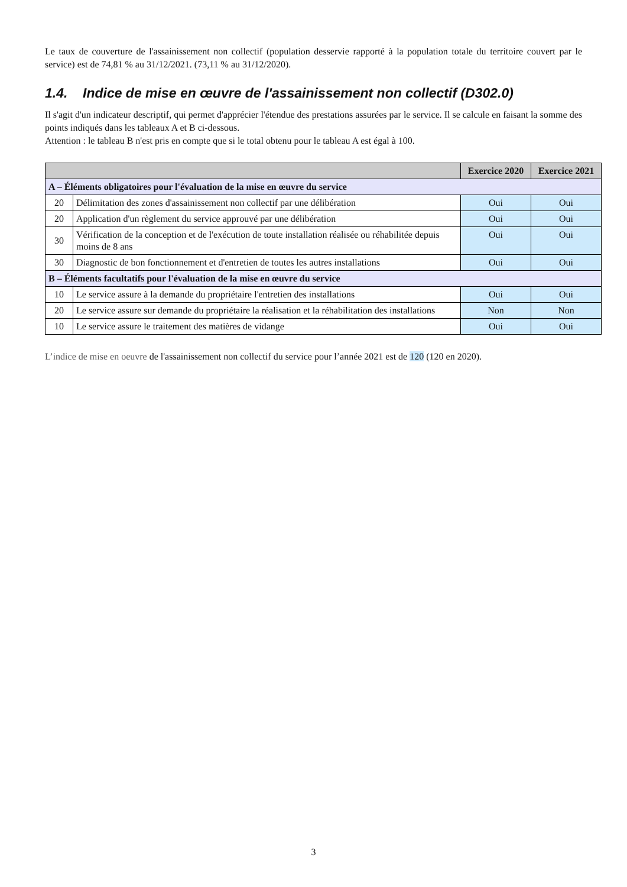Le taux de couverture de l'assainissement non collectif (population desservie rapporté à la population totale du territoire couvert par le service) est de 74,81 % au 31/12/2021. (73,11 % au 31/12/2020).
1.4. Indice de mise en œuvre de l'assainissement non collectif (D302.0)
Il s'agit d'un indicateur descriptif, qui permet d'apprécier l'étendue des prestations assurées par le service. Il se calcule en faisant la somme des points indiqués dans les tableaux A et B ci-dessous.
Attention : le tableau B n'est pris en compte que si le total obtenu pour le tableau A est égal à 100.
| | | Exercice 2020 | Exercice 2021 |
| --- | --- | --- | --- |
| A – Éléments obligatoires pour l'évaluation de la mise en œuvre du service | | | |
| 20 | Délimitation des zones d'assainissement non collectif par une délibération | Oui | Oui |
| 20 | Application d'un règlement du service approuvé par une délibération | Oui | Oui |
| 30 | Vérification de la conception et de l'exécution de toute installation réalisée ou réhabilitée depuis moins de 8 ans | Oui | Oui |
| 30 | Diagnostic de bon fonctionnement et d'entretien de toutes les autres installations | Oui | Oui |
| B – Éléments facultatifs pour l'évaluation de la mise en œuvre du service | | | |
| 10 | Le service assure à la demande du propriétaire l'entretien des installations | Oui | Oui |
| 20 | Le service assure sur demande du propriétaire la réalisation et la réhabilitation des installations | Non | Non |
| 10 | Le service assure le traitement des matières de vidange | Oui | Oui |
L’indice de mise en oeuvre de l'assainissement non collectif du service pour l’année 2021 est de 120 (120 en 2020).
3